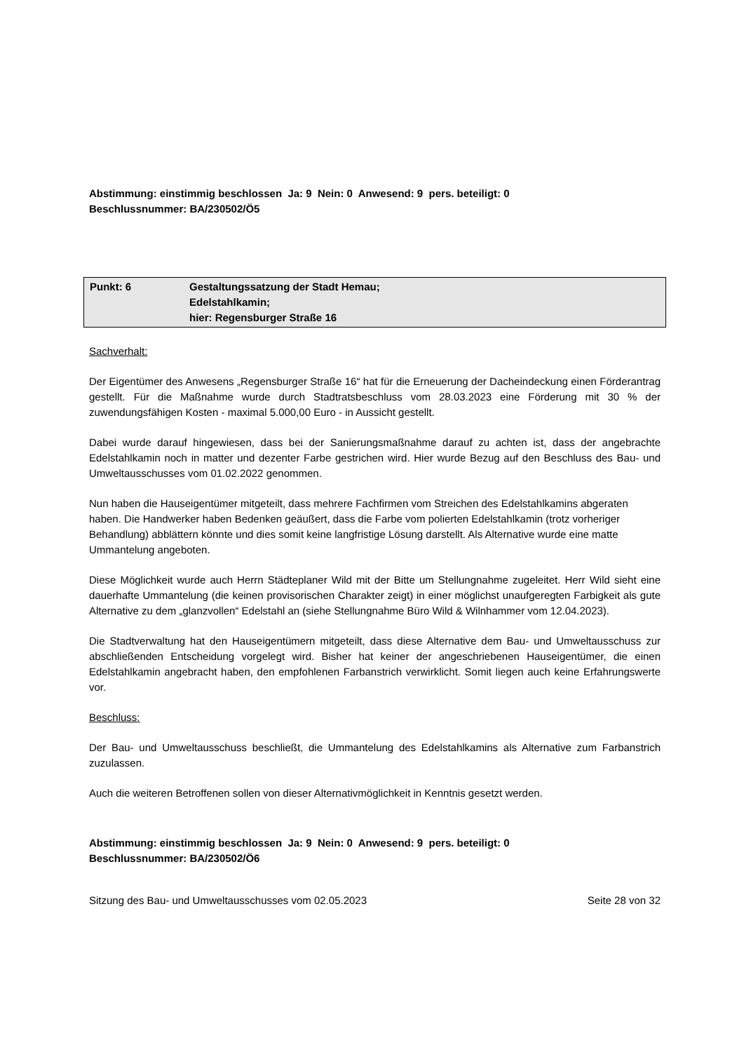Abstimmung: einstimmig beschlossen Ja: 9 Nein: 0 Anwesend: 9 pers. beteiligt: 0
Beschlussnummer: BA/230502/Ö5
Punkt: 6 Gestaltungssatzung der Stadt Hemau;
Edelstahlkamin;
hier: Regensburger Straße 16
Sachverhalt:
Der Eigentümer des Anwesens „Regensburger Straße 16“ hat für die Erneuerung der Dacheindeckung einen Förderantrag gestellt. Für die Maßnahme wurde durch Stadtratsbeschluss vom 28.03.2023 eine Förderung mit 30 % der zuwendungsfähigen Kosten - maximal 5.000,00 Euro - in Aussicht gestellt.
Dabei wurde darauf hingewiesen, dass bei der Sanierungsmaßnahme darauf zu achten ist, dass der angebrachte Edelstahlkamin noch in matter und dezenter Farbe gestrichen wird. Hier wurde Bezug auf den Beschluss des Bau- und Umweltausschusses vom 01.02.2022 genommen.
Nun haben die Hauseigentümer mitgeteilt, dass mehrere Fachfirmen vom Streichen des Edelstahlkamins abgeraten haben. Die Handwerker haben Bedenken geäußert, dass die Farbe vom polierten Edelstahlkamin (trotz vorheriger Behandlung) abblättern könnte und dies somit keine langfristige Lösung darstellt. Als Alternative wurde eine matte Ummantelung angeboten.
Diese Möglichkeit wurde auch Herrn Städteplaner Wild mit der Bitte um Stellungnahme zugeleitet. Herr Wild sieht eine dauerhafte Ummantelung (die keinen provisorischen Charakter zeigt) in einer möglichst unaufgeregten Farbigkeit als gute Alternative zu dem „glanzvollen“ Edelstahl an (siehe Stellungnahme Büro Wild & Wilnhammer vom 12.04.2023).
Die Stadtverwaltung hat den Hauseigentümern mitgeteilt, dass diese Alternative dem Bau- und Umweltausschuss zur abschließenden Entscheidung vorgelegt wird. Bisher hat keiner der angeschriebenen Hauseigentümer, die einen Edelstahlkamin angebracht haben, den empfohlenen Farbanstrich verwirklicht. Somit liegen auch keine Erfahrungswerte vor.
Beschluss:
Der Bau- und Umweltausschuss beschließt, die Ummantelung des Edelstahlkamins als Alternative zum Farbanstrich zuzulassen.
Auch die weiteren Betroffenen sollen von dieser Alternativmöglichkeit in Kenntnis gesetzt werden.
Abstimmung: einstimmig beschlossen Ja: 9 Nein: 0 Anwesend: 9 pers. beteiligt: 0
Beschlussnummer: BA/230502/Ö6
Sitzung des Bau- und Umweltausschusses vom 02.05.2023 Seite 28 von 32